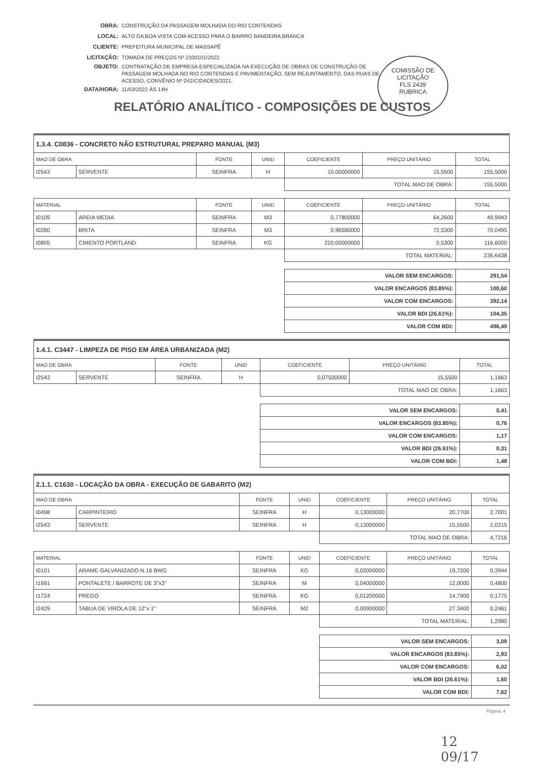OBRA: CONSTRUÇÃO DA PASSAGEM MOLHADA DO RIO CONTENDAS
LOCAL: ALTO DA BOA VISTA COM ACESSO PARA O BAIRRO BANDEIRA BRANCA
CLIENTE: PREFEITURA MUNICIPAL DE MASSAPÊ
LICITAÇÃO: TOMADA DE PREÇOS Nº 2100101/2022
OBJETO: CONTRATAÇÃO DE EMPRESA ESPECIALIZADA NA EXECUÇÃO DE OBRAS DE CONSTRUÇÃO DE PASSAGEM MOLHADA NO RIO CONTENDAS E PAVIMENTAÇÃO, SEM REJUNTAMENTO, DAS RUAS DE ACESSO, CONVÊNIO Nº 042/CIDADES/2021.
DATA/HORA: 11/03/2022 ÀS 14H
COMISSÃO DE LICITAÇÃO
FLS 2439
RUBRICA
RELATÓRIO ANALÍTICO - COMPOSIÇÕES DE CUSTOS
| 1.3.4. C0836 - CONCRETO NÃO ESTRUTURAL PREPARO MANUAL (M3) | | | | | | |
| MAO DE OBRA | | FONTE | UNID | COEFICIENTE | PREÇO UNITÁRIO | TOTAL |
| I2543 | SERVENTE | SEINFRA | H | 10,00000000 | 15,5500 | 155,5000 |
| | | | | TOTAL MAO DE OBRA: | | 155,5000 |
| MATERIAL | | FONTE | UNID | COEFICIENTE | PREÇO UNITÁRIO | TOTAL |
| I0109 | AREIA MEDIA | SEINFRA | M3 | 0,77800000 | 64,2600 | 49,9943 |
| I0280 | BRITA | SEINFRA | M3 | 0,96580000 | 72,5300 | 70,0495 |
| I0805 | CIMENTO PORTLAND | SEINFRA | KG | 220,00000000 | 0,5300 | 116,6000 |
| | | | | TOTAL MATERIAL: | | 236,6438 |
| | | | | VALOR SEM ENCARGOS: | | 291,54 |
| | | | | VALOR ENCARGOS (83.85%): | | 100,60 |
| | | | | VALOR COM ENCARGOS: | | 392,14 |
| | | | | VALOR BDI (26.61%): | | 104,35 |
| | | | | VALOR COM BDI: | | 496,49 |
| 1.4.1. C3447 - LIMPEZA DE PISO EM ÁREA URBANIZADA (M2) | | | | | | |
| MAO DE OBRA | | FONTE | UNID | COEFICIENTE | PREÇO UNITÁRIO | TOTAL |
| I2543 | SERVENTE | SEINFRA | H | 0,07500000 | 15,5500 | 1,1663 |
| | | | | TOTAL MAO DE OBRA: | | 1,1663 |
| | | | | VALOR SEM ENCARGOS: | | 0,41 |
| | | | | VALOR ENCARGOS (83.85%): | | 0,76 |
| | | | | VALOR COM ENCARGOS: | | 1,17 |
| | | | | VALOR BDI (26.61%): | | 0,31 |
| | | | | VALOR COM BDI: | | 1,48 |
| 2.1.1. C1630 - LOCAÇÃO DA OBRA - EXECUÇÃO DE GABARITO (M2) | | | | | | |
| MAO DE OBRA | | FONTE | UNID | COEFICIENTE | PREÇO UNITÁRIO | TOTAL |
| I0498 | CARPINTEIRO | SEINFRA | H | 0,13000000 | 20,7700 | 2,7001 |
| I2543 | SERVENTE | SEINFRA | H | 0,13000000 | 15,5500 | 2,0215 |
| | | | | TOTAL MAO DE OBRA: | | 4,7216 |
| MATERIAL | | FONTE | UNID | COEFICIENTE | PREÇO UNITÁRIO | TOTAL |
| I0101 | ARAME GALVANIZADO N.16 BWG | SEINFRA | KG | 0,02000000 | 19,7200 | 0,3944 |
| I1691 | PONTALETE / BARROTE DE 3"x3" | SEINFRA | M | 0,04000000 | 12,0000 | 0,4800 |
| I1724 | PREGO | SEINFRA | KG | 0,01200000 | 14,7900 | 0,1775 |
| I2429 | TABUA DE VIROLA DE 12"x 1" | SEINFRA | M2 | 0,00900000 | 27,3400 | 0,2461 |
| | | | | TOTAL MATERIAL: | | 1,2980 |
| | | | | VALOR SEM ENCARGOS: | | 3,09 |
| | | | | VALOR ENCARGOS (83.85%): | | 2,93 |
| | | | | VALOR COM ENCARGOS: | | 6,02 |
| | | | | VALOR BDI (26.61%): | | 1,60 |
| | | | | VALOR COM BDI: | | 7,62 |
Página: 4
12
09/17